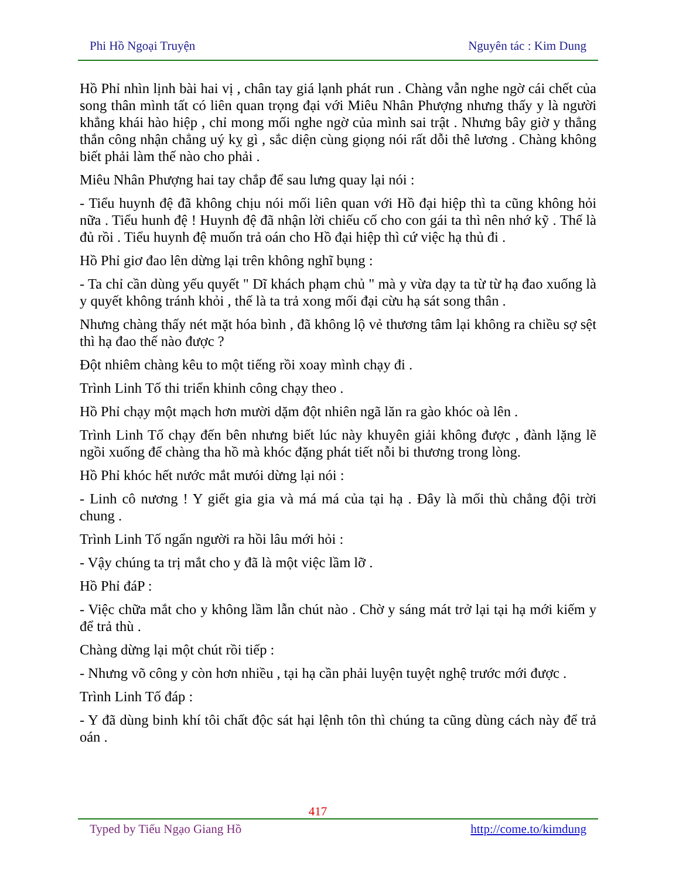Phi Hồ Ngoại Truyện Nguyên tác : Kim Dung
Hồ Phỉ nhìn lịnh bài hai vị , chân tay giá lạnh phát run . Chàng vẫn nghe ngờ cái chết của song thân mình tất có liên quan trọng đại với Miêu Nhân Phượng nhưng thấy y là người khẳng khái hào hiệp , chỉ mong mối nghe ngờ của mình sai trật . Nhưng bây giờ y thẳng thắn công nhận chẳng uý kỵ gì , sắc diện cùng giọng nói rất dỗi thê lương . Chàng không biết phải làm thế nào cho phải .
Miêu Nhân Phượng hai tay chắp để sau lưng quay lại nói :
- Tiểu huynh đệ đã không chịu nói mối liên quan với Hồ đại hiệp thì ta cũng không hỏi nữa . Tiểu hunh đệ ! Huynh đệ đã nhận lời chiếu cố cho con gái ta thì nên nhớ kỹ . Thế là đủ rồi . Tiểu huynh đệ muốn trả oán cho Hồ đại hiệp thì cứ việc hạ thủ đi .
Hồ Phỉ giơ đao lên dừng lại trên không nghĩ bụng :
- Ta chỉ cần dùng yếu quyết " Dĩ khách phạm chủ " mà y vừa dạy ta từ từ hạ đao xuống là y quyết không tránh khỏi , thế là ta trả xong mối đại cừu hạ sát song thân .
Nhưng chàng thấy nét mặt hóa bình , đã không lộ vẻ thương tâm lại không ra chiều sợ sệt thì hạ đao thế nào được ?
Đột nhiêm chàng kêu to một tiếng rồi xoay mình chạy đi .
Trình Linh Tố thi triển khinh công chạy theo .
Hồ Phỉ chạy một mạch hơn mười dặm đột nhiên ngã lăn ra gào khóc oà lên .
Trình Linh Tố chạy đến bên nhưng biết lúc này khuyên giải không được , đành lặng lẽ ngồi xuống để chàng tha hồ mà khóc đặng phát tiết nỗi bi thương trong lòng.
Hồ Phỉ khóc hết nước mắt mưói dừng lại nói :
- Linh cô nương ! Y giết gia gia và má má của tại hạ . Đây là mối thù chẳng đội trời chung .
Trình Linh Tố ngẩn người ra hồi lâu mới hỏi :
- Vậy chúng ta trị mắt cho y đã là một việc lầm lỡ .
Hồ Phỉ đáP :
- Việc chữa mắt cho y không lầm lẫn chút nào . Chờ y sáng mát trở lại tại hạ mới kiếm y để trả thù .
Chàng dừng lại một chút rồi tiếp :
- Nhưng võ công y còn hơn nhiều , tại hạ cần phải luyện tuyệt nghệ trước mới được .
Trình Linh Tố đáp :
- Y đã dùng binh khí tôi chất độc sát hại lệnh tôn thì chúng ta cũng dùng cách này để trả oán .
417
Typed by Tiếu Ngạo Giang Hồ http://come.to/kimdung